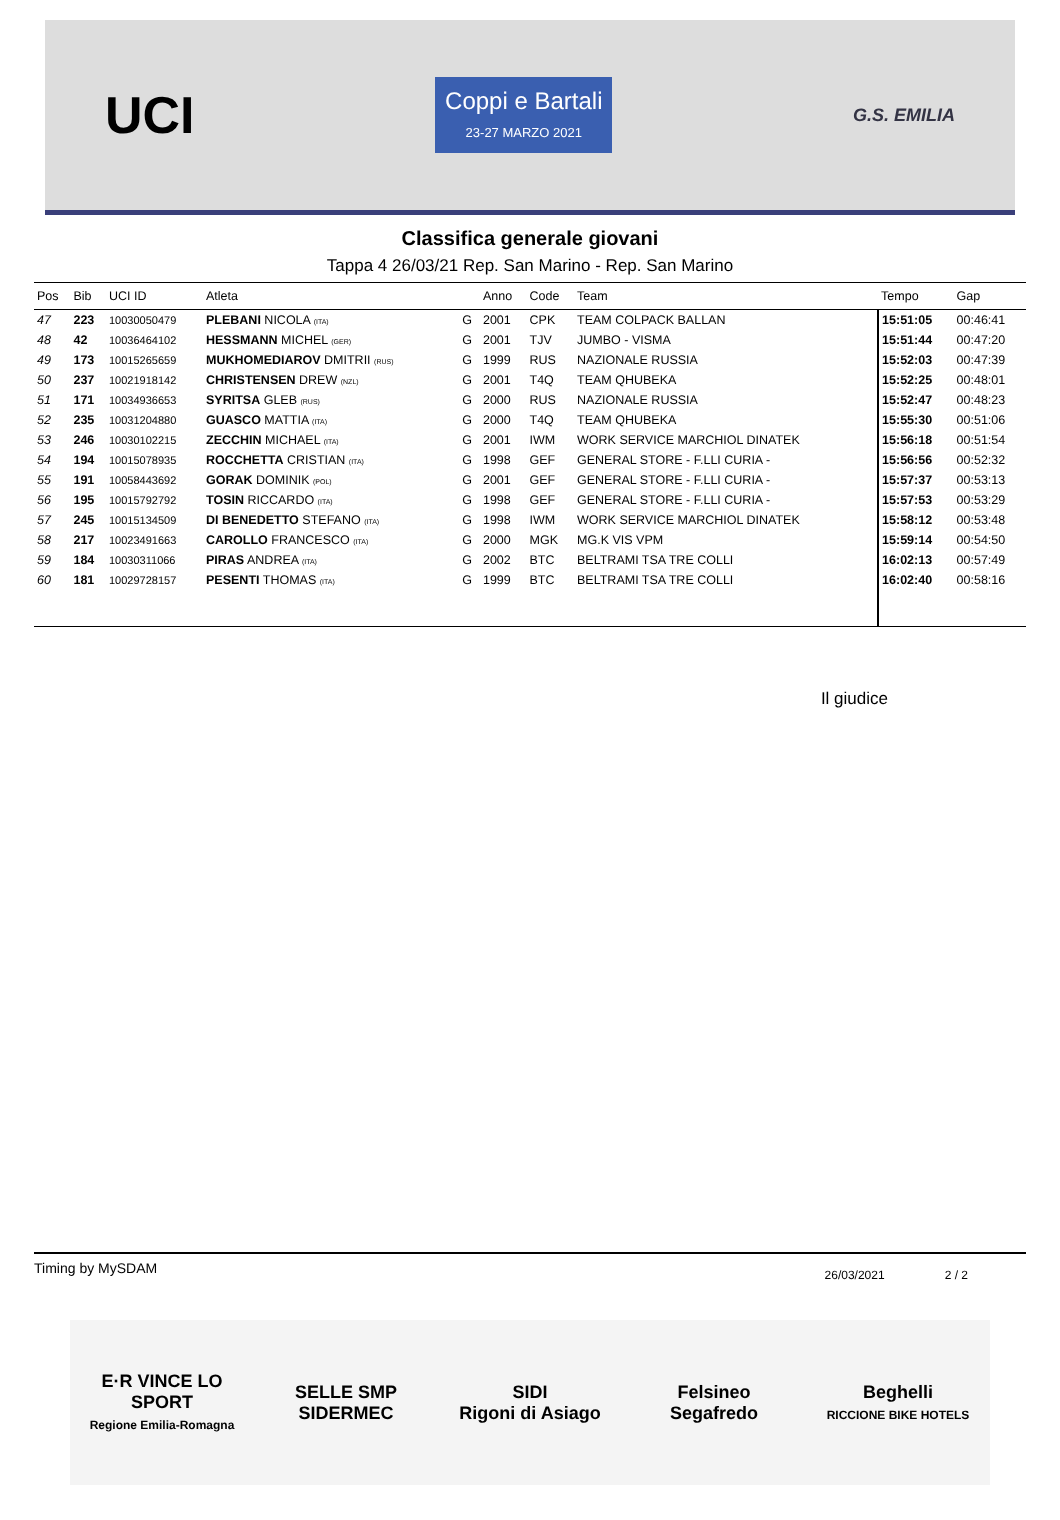UCI
Coppi e Bartali
23-27 MARZO 2021
G.S. EMILIA
Classifica generale giovani
Tappa 4 26/03/21 Rep. San Marino - Rep. San Marino
| Pos | Bib | UCI ID | Atleta | | Anno | Code | Team | Tempo | Gap |
| --- | --- | --- | --- | --- | --- | --- | --- | --- | --- |
| 47 | 223 | 10030050479 | PLEBANI NICOLA (ITA) | G | 2001 | CPK | TEAM COLPACK BALLAN | 15:51:05 | 00:46:41 |
| 48 | 42 | 10036464102 | HESSMANN MICHEL (GER) | G | 2001 | TJV | JUMBO - VISMA | 15:51:44 | 00:47:20 |
| 49 | 173 | 10015265659 | MUKHOMEDIAROV DMITRII (RUS) | G | 1999 | RUS | NAZIONALE RUSSIA | 15:52:03 | 00:47:39 |
| 50 | 237 | 10021918142 | CHRISTENSEN DREW (NZL) | G | 2001 | T4Q | TEAM QHUBEKA | 15:52:25 | 00:48:01 |
| 51 | 171 | 10034936653 | SYRITSA GLEB (RUS) | G | 2000 | RUS | NAZIONALE RUSSIA | 15:52:47 | 00:48:23 |
| 52 | 235 | 10031204880 | GUASCO MATTIA (ITA) | G | 2000 | T4Q | TEAM QHUBEKA | 15:55:30 | 00:51:06 |
| 53 | 246 | 10030102215 | ZECCHIN MICHAEL (ITA) | G | 2001 | IWM | WORK SERVICE MARCHIOL DINATEK | 15:56:18 | 00:51:54 |
| 54 | 194 | 10015078935 | ROCCHETTA CRISTIAN (ITA) | G | 1998 | GEF | GENERAL STORE - F.LLI CURIA - | 15:56:56 | 00:52:32 |
| 55 | 191 | 10058443692 | GORAK DOMINIK (POL) | G | 2001 | GEF | GENERAL STORE - F.LLI CURIA - | 15:57:37 | 00:53:13 |
| 56 | 195 | 10015792792 | TOSIN RICCARDO (ITA) | G | 1998 | GEF | GENERAL STORE - F.LLI CURIA - | 15:57:53 | 00:53:29 |
| 57 | 245 | 10015134509 | DI BENEDETTO STEFANO (ITA) | G | 1998 | IWM | WORK SERVICE MARCHIOL DINATEK | 15:58:12 | 00:53:48 |
| 58 | 217 | 10023491663 | CAROLLO FRANCESCO (ITA) | G | 2000 | MGK | MG.K VIS VPM | 15:59:14 | 00:54:50 |
| 59 | 184 | 10030311066 | PIRAS ANDREA (ITA) | G | 2002 | BTC | BELTRAMI TSA TRE COLLI | 16:02:13 | 00:57:49 |
| 60 | 181 | 10029728157 | PESENTI THOMAS (ITA) | G | 1999 | BTC | BELTRAMI TSA TRE COLLI | 16:02:40 | 00:58:16 |
Il giudice
Timing by MySDAM 26/03/2021 2 / 2
E·R VINCE LO SPORT
Regione Emilia-Romagna
SELLE SMP
SIDERMEC
SIDI
Rigoni di Asiago
Felsineo
Segafredo
Beghelli
RICCIONE BIKE HOTELS